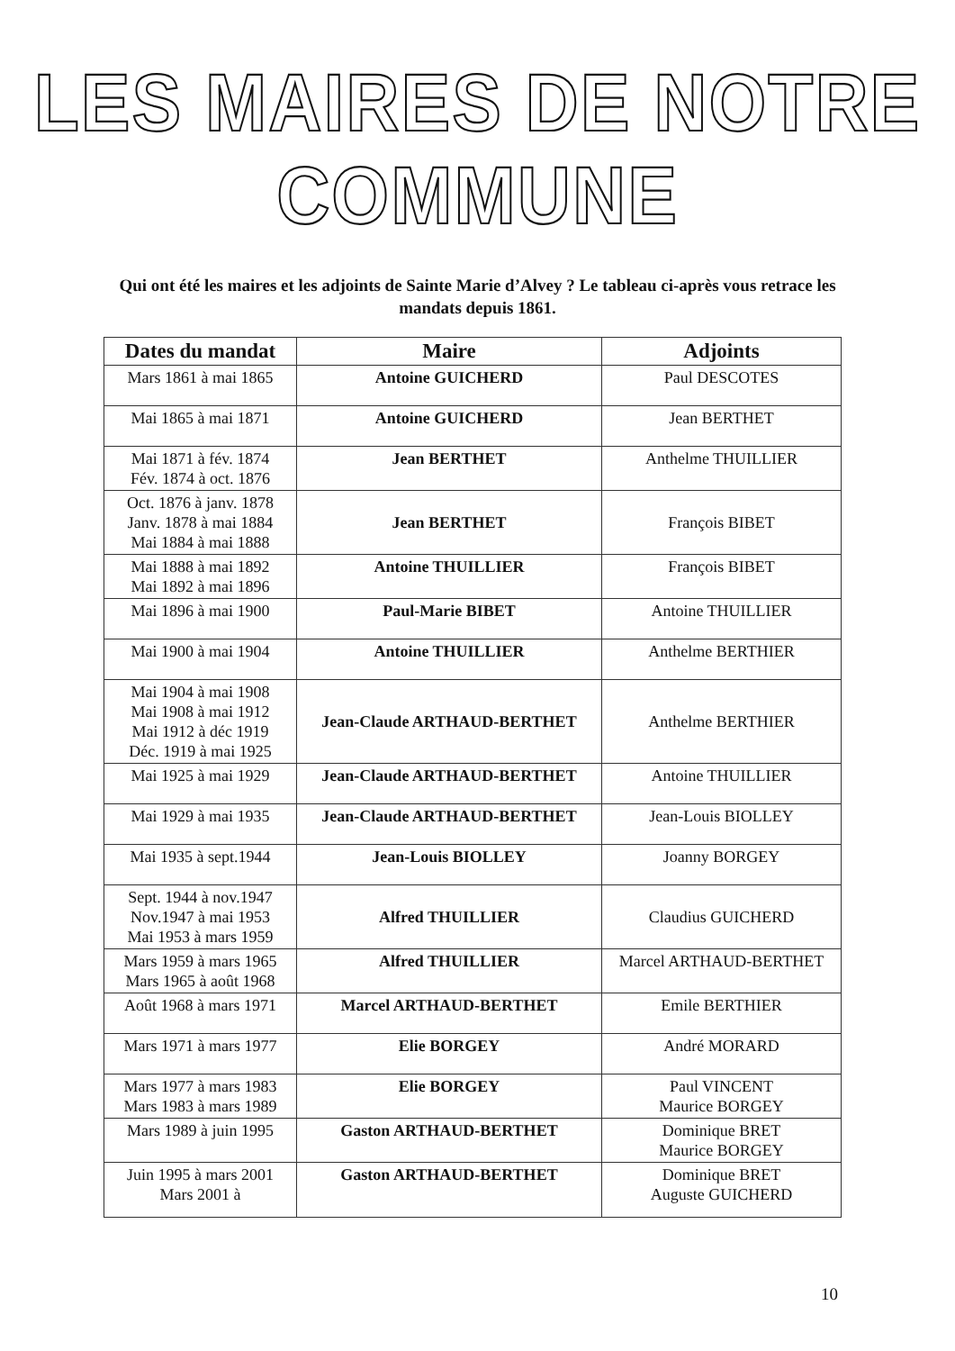LES MAIRES DE NOTRE COMMUNE
Qui ont été les maires et les adjoints de Sainte Marie d’Alvey ? Le tableau ci-après vous retrace les mandats depuis 1861.
| Dates du mandat | Maire | Adjoints |
| --- | --- | --- |
| Mars 1861 à mai 1865 | Antoine GUICHERD | Paul DESCOTES |
| Mai 1865 à mai 1871 | Antoine GUICHERD | Jean BERTHET |
| Mai 1871 à fév. 1874 Fév. 1874 à oct. 1876 | Jean BERTHET | Anthelme THUILLIER |
| Oct. 1876 à janv. 1878 Janv. 1878 à mai 1884 Mai 1884 à mai 1888 | Jean BERTHET | François BIBET |
| Mai 1888 à mai 1892 Mai 1892 à mai 1896 | Antoine THUILLIER | François BIBET |
| Mai 1896 à mai 1900 | Paul-Marie BIBET | Antoine THUILLIER |
| Mai 1900 à mai 1904 | Antoine THUILLIER | Anthelme BERTHIER |
| Mai 1904 à mai 1908 Mai 1908 à mai 1912 Mai 1912 à déc 1919 Déc. 1919 à mai 1925 | Jean-Claude ARTHAUD-BERTHET | Anthelme BERTHIER |
| Mai 1925 à mai 1929 | Jean-Claude ARTHAUD-BERTHET | Antoine THUILLIER |
| Mai 1929 à mai 1935 | Jean-Claude ARTHAUD-BERTHET | Jean-Louis BIOLLEY |
| Mai 1935 à sept.1944 | Jean-Louis BIOLLEY | Joanny BORGEY |
| Sept. 1944 à nov.1947 Nov.1947 à mai 1953 Mai 1953 à mars 1959 | Alfred THUILLIER | Claudius GUICHERD |
| Mars 1959 à mars 1965 Mars 1965 à août 1968 | Alfred THUILLIER | Marcel ARTHAUD-BERTHET |
| Août 1968 à mars 1971 | Marcel ARTHAUD-BERTHET | Emile BERTHIER |
| Mars 1971 à mars 1977 | Elie BORGEY | André MORARD |
| Mars 1977 à mars 1983 Mars 1983 à mars 1989 | Elie BORGEY | Paul VINCENT Maurice BORGEY |
| Mars 1989 à juin 1995 | Gaston ARTHAUD-BERTHET | Dominique BRET Maurice BORGEY |
| Juin 1995 à mars 2001 Mars 2001 à | Gaston ARTHAUD-BERTHET | Dominique BRET Auguste GUICHERD |
10